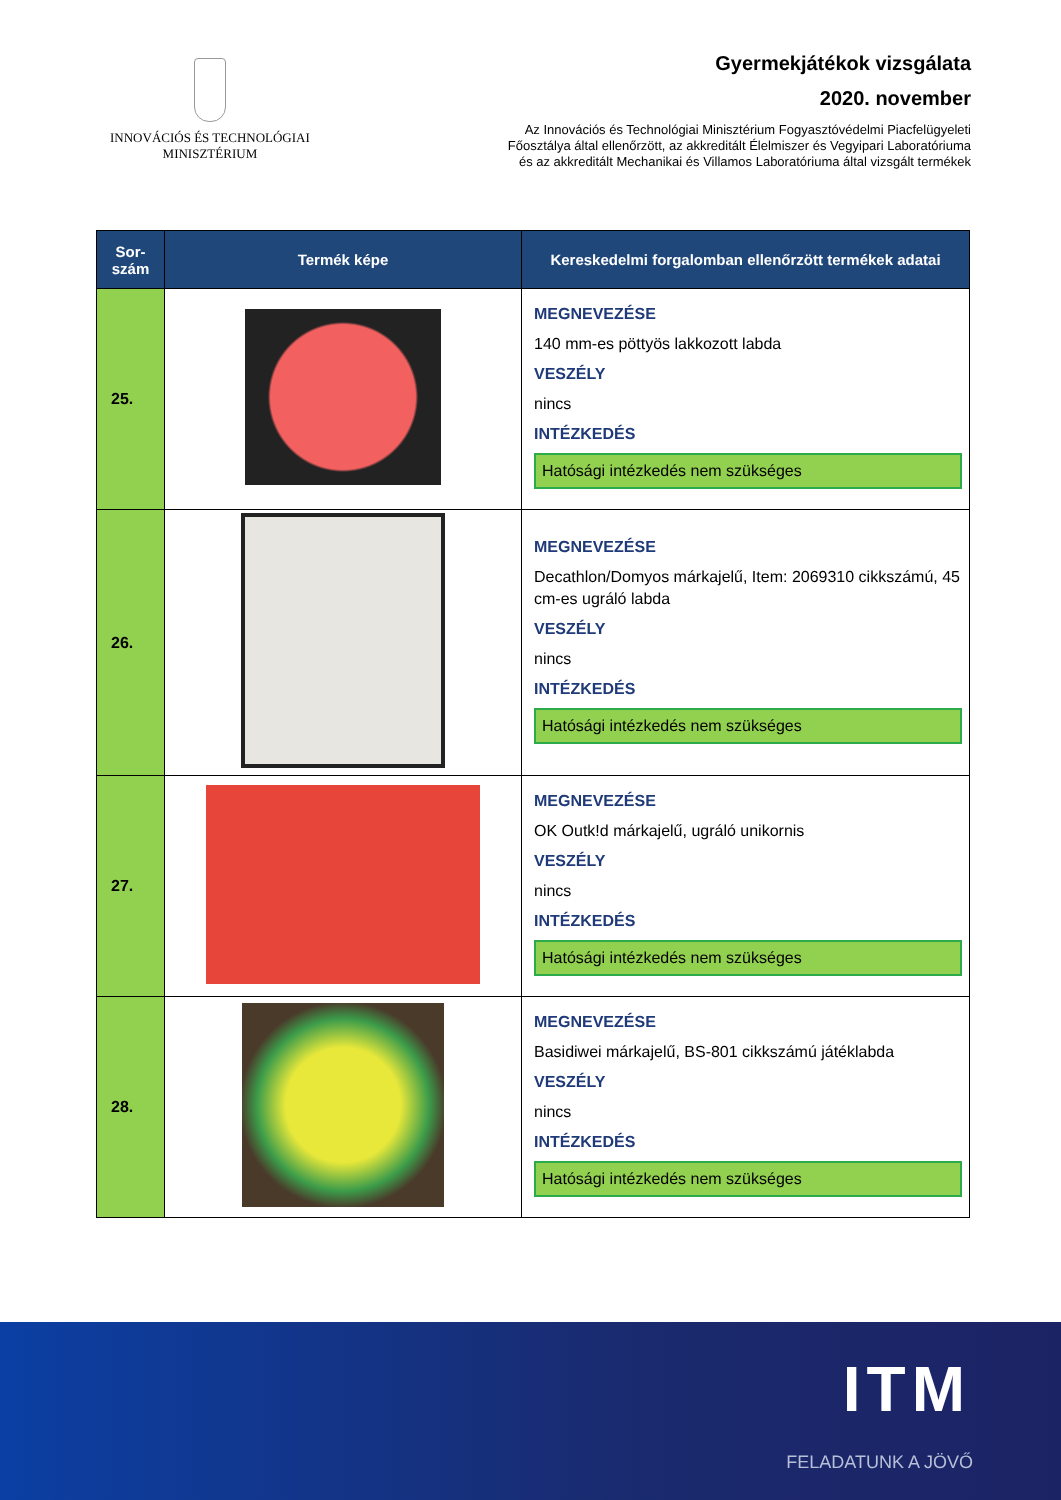INNOVÁCIÓS ÉS TECHNOLÓGIAI
MINISZTÉRIUM
Gyermekjátékok vizsgálata
2020. november
Az Innovációs és Technológiai Minisztérium Fogyasztóvédelmi Piacfelügyeleti
Főosztálya által ellenőrzött, az akkreditált Élelmiszer és Vegyipari Laboratóriuma
és az akkreditált Mechanikai és Villamos Laboratóriuma által vizsgált termékek
| Sor- szám | Termék képe | Kereskedelmi forgalomban ellenőrzött termékek adatai |
| --- | --- | --- |
| 25. | | MEGNEVEZÉSE 140 mm-es pöttyös lakkozott labda VESZÉLY nincs INTÉZKEDÉS Hatósági intézkedés nem szükséges |
| 26. | | MEGNEVEZÉSE Decathlon/Domyos márkajelű, Item: 2069310 cikkszámú, 45 cm-es ugráló labda VESZÉLY nincs INTÉZKEDÉS Hatósági intézkedés nem szükséges |
| 27. | | MEGNEVEZÉSE OK Outk!d márkajelű, ugráló unikornis VESZÉLY nincs INTÉZKEDÉS Hatósági intézkedés nem szükséges |
| 28. | | MEGNEVEZÉSE Basidiwei márkajelű, BS-801 cikkszámú játéklabda VESZÉLY nincs INTÉZKEDÉS Hatósági intézkedés nem szükséges |
ITM
FELADATUNK A JÖVŐ